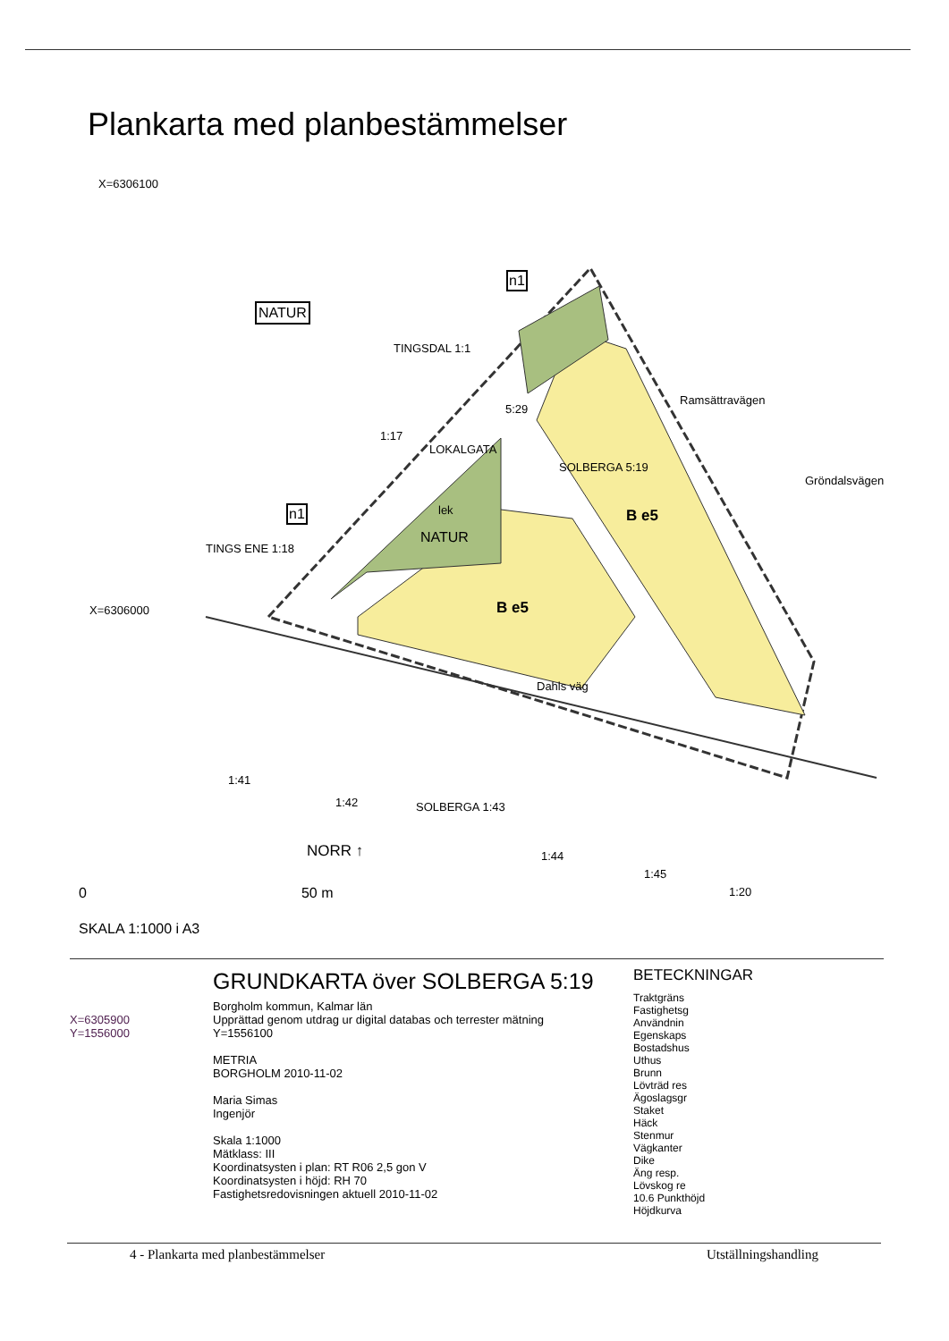Plankarta med planbestämmelser
X=6306100
NATUR
n1
TINGSDAL 1:1
5:29
1:17
LOKALGATA
n1
SOLBERGA 5:19
B e5
lek
NATUR
TINGS ENE 1:18
X=6306000 B e5
Ramsättravägen
Gröndalsvägen
Dahls väg
1:41
1:42 SOLBERGA 1:43
1:44
1:45
1:20
NORR ↑
0 50 m
SKALA 1:1000 i A3
X=6305900
Y=1556000
GRUNDKARTA över SOLBERGA 5:19
Borgholm kommun, Kalmar län
Upprättad genom utdrag ur digital databas och terrester mätning
Y=1556100
METRIA
BORGHOLM 2010-11-02
Maria Simas
Ingenjör
Skala 1:1000
Mätklass: III
Koordinatsysten i plan: RT R06 2,5 gon V
Koordinatsysten i höjd: RH 70
Fastighetsredovisningen aktuell 2010-11-02
BETECKNINGAR
Traktgräns
Fastighetsg
Användnin
Egenskaps
Bostadshus
Uthus
Brunn
Lövträd res
Ägoslagsgr
Staket
Häck
Stenmur
Vägkanter
Dike
Äng resp.
Lövskog re
10.6 Punkthöjd
Höjdkurva
4 - Plankarta med planbestämmelser Utställningshandling